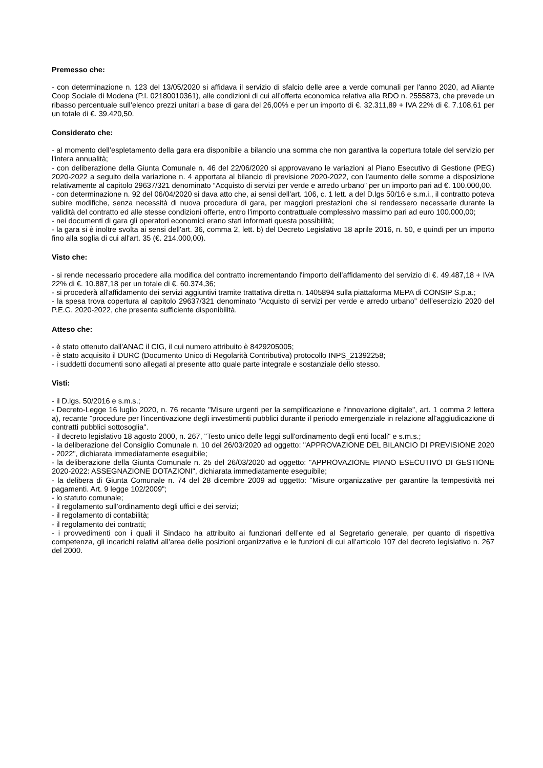Premesso che:
- con determinazione n. 123 del 13/05/2020 si affidava il servizio di sfalcio delle aree a verde comunali per l'anno 2020, ad Aliante Coop Sociale di Modena (P.I. 02180010361), alle condizioni di cui all’offerta economica relativa alla RDO n. 2555873, che prevede un ribasso percentuale sull’elenco prezzi unitari a base di gara del 26,00% e per un importo di €. 32.311,89 + IVA 22% di €. 7.108,61 per un totale di €. 39.420,50.
Considerato che:
- al momento dell’espletamento della gara era disponibile a bilancio una somma che non garantiva la copertura totale del servizio per l'intera annualità;
- con deliberazione della Giunta Comunale n. 46 del 22/06/2020 si approvavano le variazioni al Piano Esecutivo di Gestione (PEG) 2020-2022 a seguito della variazione n. 4 apportata al bilancio di previsione 2020-2022, con l'aumento delle somme a disposizione relativamente al capitolo 29637/321 denominato “Acquisto di servizi per verde e arredo urbano” per un importo pari ad €. 100.000,00.
- con determinazione n. 92 del 06/04/2020 si dava atto che, ai sensi dell'art. 106, c. 1 lett. a del D.lgs 50/16 e s.m.i., il contratto poteva subire modifiche, senza necessità di nuova procedura di gara, per maggiori prestazioni che si rendessero necessarie durante la validità del contratto ed alle stesse condizioni offerte, entro l'importo contrattuale complessivo massimo pari ad euro 100.000,00;
- nei documenti di gara gli operatori economici erano stati informati questa possibilità;
- la gara si è inoltre svolta ai sensi dell'art. 36, comma 2, lett. b) del Decreto Legislativo 18 aprile 2016, n. 50, e quindi per un importo fino alla soglia di cui all'art. 35 (€. 214.000,00).
Visto che:
- si rende necessario procedere alla modifica del contratto incrementando l'importo dell’affidamento del servizio di €. 49.487,18 + IVA 22% di €. 10.887,18 per un totale di €. 60.374,36;
- si procederà all'affidamento dei servizi aggiuntivi tramite trattativa diretta n. 1405894 sulla piattaforma MEPA di CONSIP S.p.a.;
- la spesa trova copertura al capitolo 29637/321 denominato “Acquisto di servizi per verde e arredo urbano” dell’esercizio 2020 del P.E.G. 2020-2022, che presenta sufficiente disponibilità.
Atteso che:
- è stato ottenuto dall'ANAC il CIG, il cui numero attribuito è 8429205005;
- è stato acquisito il DURC (Documento Unico di Regolarità Contributiva) protocollo INPS_21392258;
- i suddetti documenti sono allegati al presente atto quale parte integrale e sostanziale dello stesso.
Visti:
- il D.lgs. 50/2016 e s.m.s.;
- Decreto-Legge 16 luglio 2020, n. 76 recante "Misure urgenti per la semplificazione e l'innovazione digitale", art. 1 comma 2 lettera a), recante "procedure per l'incentivazione degli investimenti pubblici durante il periodo emergenziale in relazione all'aggiudicazione di contratti pubblici sottosoglia".
- il decreto legislativo 18 agosto 2000, n. 267, "Testo unico delle leggi sull'ordinamento degli enti locali" e s.m.s.;
- la deliberazione del Consiglio Comunale n. 10 del 26/03/2020 ad oggetto: "APPROVAZIONE DEL BILANCIO DI PREVISIONE 2020 - 2022", dichiarata immediatamente eseguibile;
- la deliberazione della Giunta Comunale n. 25 del 26/03/2020 ad oggetto: "APPROVAZIONE PIANO ESECUTIVO DI GESTIONE 2020-2022: ASSEGNAZIONE DOTAZIONI", dichiarata immediatamente eseguibile;
- la delibera di Giunta Comunale n. 74 del 28 dicembre 2009 ad oggetto: "Misure organizzative per garantire la tempestività nei pagamenti. Art. 9 legge 102/2009";
- lo statuto comunale;
- il regolamento sull’ordinamento degli uffici e dei servizi;
- il regolamento di contabilità;
- il regolamento dei contratti;
- i provvedimenti con i quali il Sindaco ha attribuito ai funzionari dell’ente ed al Segretario generale, per quanto di rispettiva competenza, gli incarichi relativi all’area delle posizioni organizzative e le funzioni di cui all’articolo 107 del decreto legislativo n. 267 del 2000.